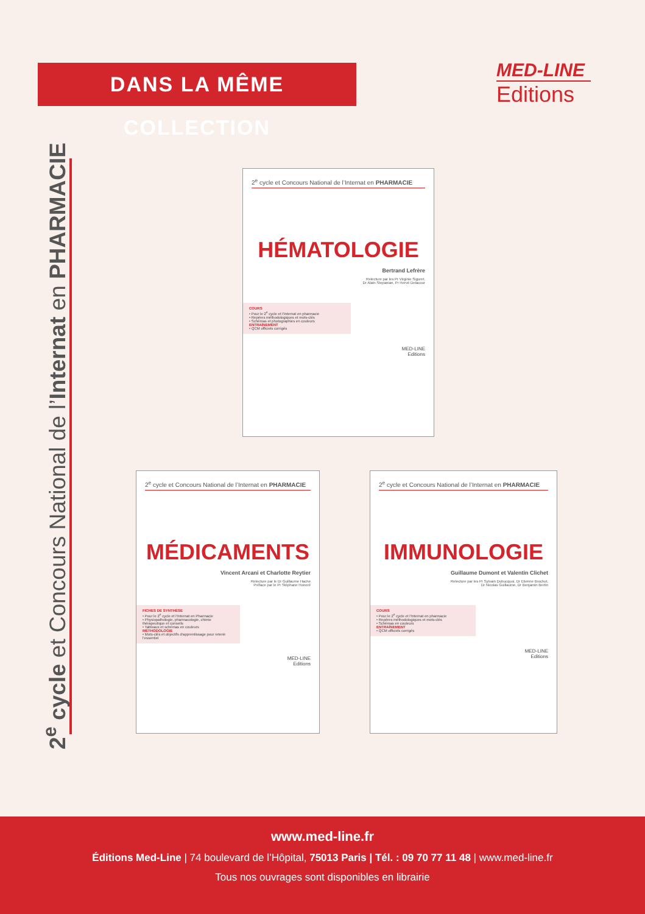DANS LA MÊME COLLECTION
MED-LINE
Editions
2<sup>e</sup> cycle et Concours National de l’Internat en PHARMACIE
2<sup>e</sup> cycle et Concours National de l’Internat en PHARMACIE
HÉMATOLOGIE
Bertrand Lefrère
Relecture par les Pr Virginie Siguret,
Dr Alain Stepanian, Pr Hervé Delacour
COURS
• Pour le 2<sup>e</sup> cycle et l’Internat en pharmacie
• Repères méthodologiques et mots-clés
• Schémas et photographies en couleurs
ENTRAÎNEMENT
• QCM officiels corrigés
MED-LINE
Editions
2<sup>e</sup> cycle et Concours National de l’Internat en PHARMACIE
MÉDICAMENTS
Vincent Arcani et Charlotte Reytier
Relecture par le Dr Guillaume Hache
Préface par le Pr Stéphane Honoré
FICHES DE SYNTHÈSE
• Pour le 2<sup>e</sup> cycle et l’Internat en Pharmacie
• Physiopathologie, pharmacologie, chimie thérapeutique et conseils
• Tableaux et schémas en couleurs
MÉTHODOLOGIE
• Mots-clés et objectifs d’apprentissage pour retenir l’essentiel
MED-LINE
Editions
2<sup>e</sup> cycle et Concours National de l’Internat en PHARMACIE
IMMUNOLOGIE
Guillaume Dumont et Valentin Clichet
Relecture par les Pr Sylvain Dubucquoi, Dr Etienne Brochot,
Dr Nicolas Guillaume, Dr Benjamin Bertin
COURS
• Pour le 2<sup>e</sup> cycle et l’Internat en pharmacie
• Repères méthodologiques et mots-clés
• Schémas en couleurs
ENTRAÎNEMENT
• QCM officiels corrigés
MED-LINE
Editions
www.med-line.fr
Éditions Med-Line | 74 boulevard de l’Hôpital, 75013 Paris | Tél. : 09 70 77 11 48 | www.med-line.fr
Tous nos ouvrages sont disponibles en librairie